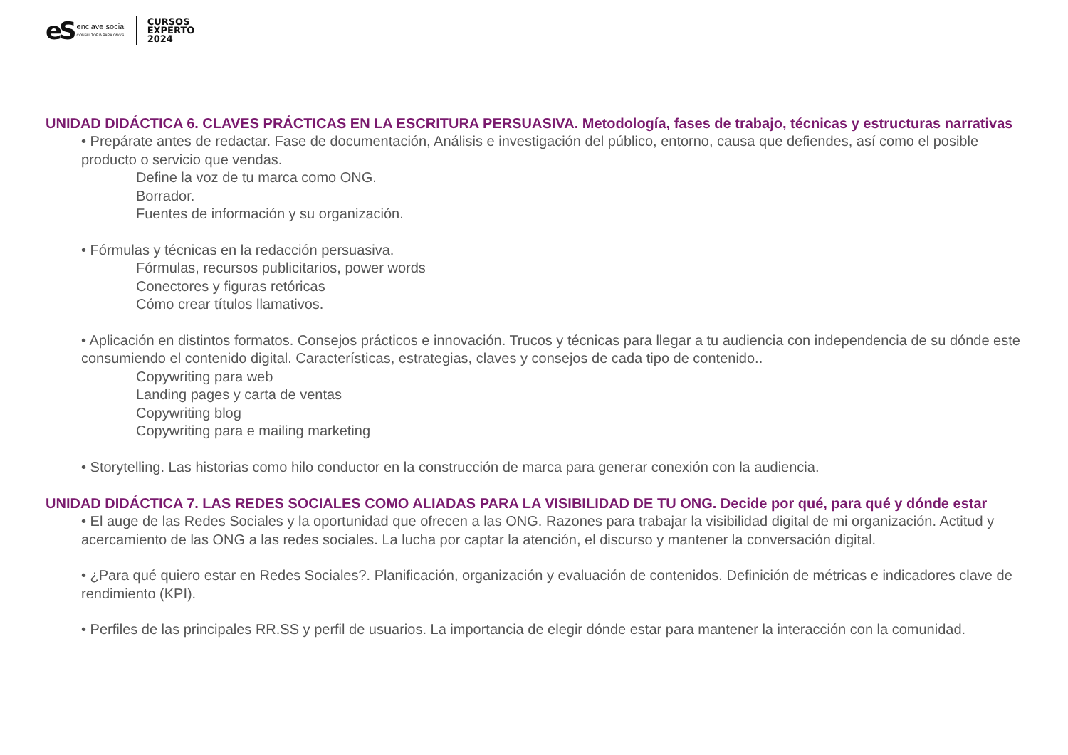eS
enclave social
CONSULTORIA PARA ONG'S
CURSOS
EXPERTO
2024
UNIDAD DIDÁCTICA 6. CLAVES PRÁCTICAS EN LA ESCRITURA PERSUASIVA. Metodología, fases de trabajo, técnicas y estructuras narrativas
• Prepárate antes de redactar. Fase de documentación, Análisis e investigación del público, entorno, causa que defiendes, así como el posible producto o servicio que vendas.
Define la voz de tu marca como ONG.
Borrador.
Fuentes de información y su organización.
• Fórmulas y técnicas en la redacción persuasiva.
Fórmulas, recursos publicitarios, power words
Conectores y figuras retóricas
Cómo crear títulos llamativos.
• Aplicación en distintos formatos. Consejos prácticos e innovación. Trucos y técnicas para llegar a tu audiencia con independencia de su dónde este consumiendo el contenido digital. Características, estrategias, claves y consejos de cada tipo de contenido..
Copywriting para web
Landing pages y carta de ventas
Copywriting blog
Copywriting para e mailing marketing
• Storytelling. Las historias como hilo conductor en la construcción de marca para generar conexión con la audiencia.
UNIDAD DIDÁCTICA 7. LAS REDES SOCIALES COMO ALIADAS PARA LA VISIBILIDAD DE TU ONG. Decide por qué, para qué y dónde estar
• El auge de las Redes Sociales y la oportunidad que ofrecen a las ONG. Razones para trabajar la visibilidad digital de mi organización. Actitud y acercamiento de las ONG a las redes sociales. La lucha por captar la atención, el discurso y mantener la conversación digital.
• ¿Para qué quiero estar en Redes Sociales?. Planificación, organización y evaluación de contenidos. Definición de métricas e indicadores clave de rendimiento (KPI).
• Perfiles de las principales RR.SS y perfil de usuarios. La importancia de elegir dónde estar para mantener la interacción con la comunidad.